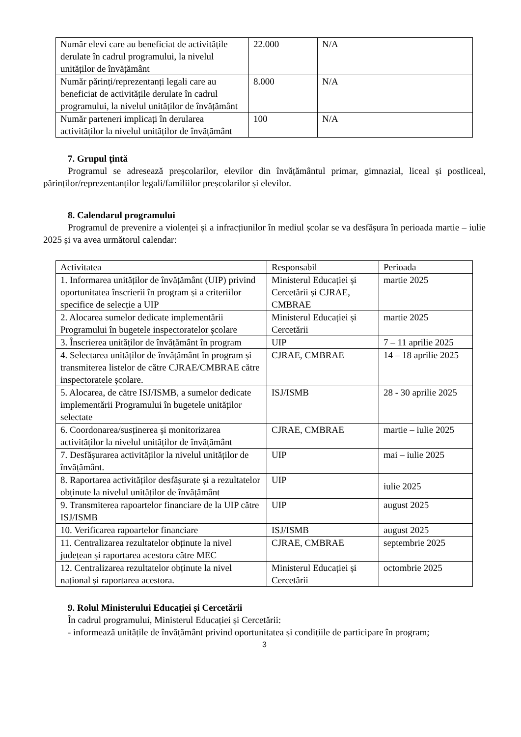| Număr elevi care au beneficiat de activitățile derulate în cadrul programului, la nivelul unităților de învățământ | 22.000 | N/A |
| Număr părinți/reprezentanți legali care au beneficiat de activitățile derulate în cadrul programului, la nivelul unităților de învățământ | 8.000 | N/A |
| Număr parteneri implicați în derularea activităților la nivelul unităților de învățământ | 100 | N/A |
7. Grupul țintă
Programul se adresează preșcolarilor, elevilor din învățământul primar, gimnazial, liceal și postliceal, părinților/reprezentanților legali/familiilor preșcolarilor și elevilor.
8. Calendarul programului
Programul de prevenire a violenței și a infracțiunilor în mediul școlar se va desfășura în perioada martie – iulie 2025 și va avea următorul calendar:
| Activitatea | Responsabil | Perioada |
| 1. Informarea unităților de învățământ (UIP) privind oportunitatea înscrierii în program și a criteriilor specifice de selecție a UIP | Ministerul Educației și Cercetării și CJRAE, CMBRAE | martie 2025 |
| 2. Alocarea sumelor dedicate implementării Programului în bugetele inspectoratelor școlare | Ministerul Educației și Cercetării | martie 2025 |
| 3. Înscrierea unităților de învățământ în program | UIP | 7 – 11 aprilie 2025 |
| 4. Selectarea unităților de învățământ în program și transmiterea listelor de către CJRAE/CMBRAE către inspectoratele școlare. | CJRAE, CMBRAE | 14 – 18 aprilie 2025 |
| 5. Alocarea, de către ISJ/ISMB, a sumelor dedicate implementării Programului în bugetele unităților selectate | ISJ/ISMB | 28 - 30 aprilie 2025 |
| 6. Coordonarea/susținerea și monitorizarea activităților la nivelul unităților de învățământ | CJRAE, CMBRAE | martie – iulie 2025 |
| 7. Desfășurarea activităților la nivelul unităților de învățământ. | UIP | mai – iulie 2025 |
| 8. Raportarea activităților desfășurate și a rezultatelor obținute la nivelul unităților de învățământ | UIP | iulie 2025 |
| 9. Transmiterea rapoartelor financiare de la UIP către ISJ/ISMB | UIP | august 2025 |
| 10. Verificarea rapoartelor financiare | ISJ/ISMB | august 2025 |
| 11. Centralizarea rezultatelor obținute la nivel județean și raportarea acestora către MEC | CJRAE, CMBRAE | septembrie 2025 |
| 12. Centralizarea rezultatelor obținute la nivel național și raportarea acestora. | Ministerul Educației și Cercetării | octombrie 2025 |
9. Rolul Ministerului Educației și Cercetării
În cadrul programului, Ministerul Educației și Cercetării:
- informează unitățile de învățământ privind oportunitatea și condițiile de participare în program;
3